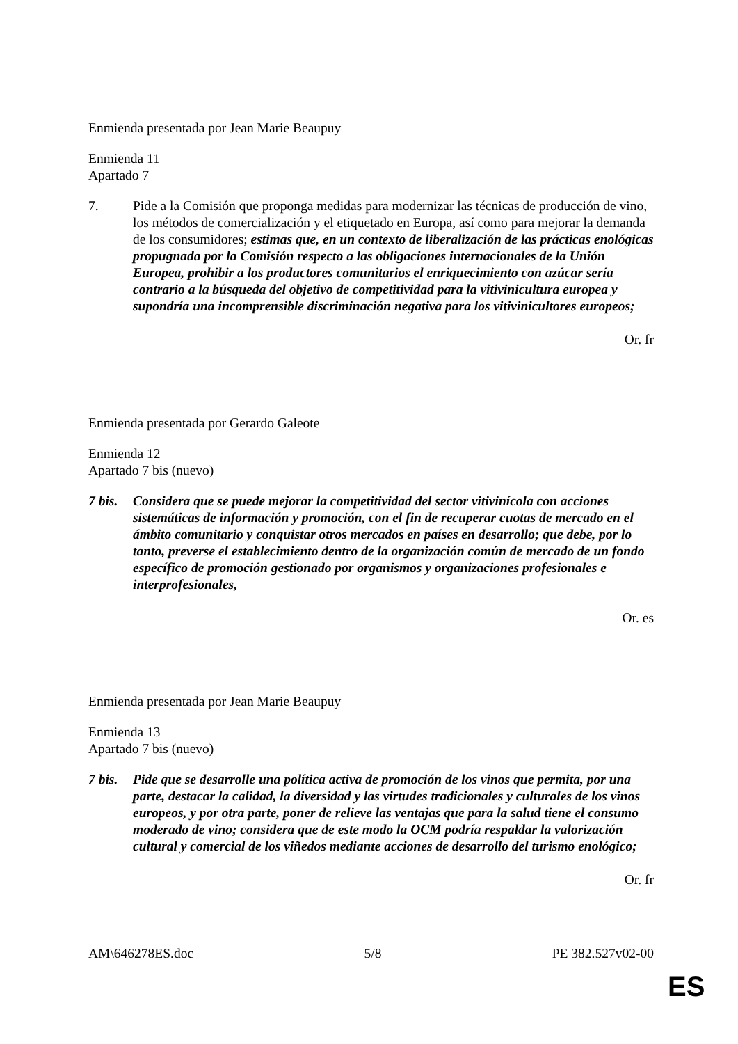Enmienda presentada por Jean Marie Beaupuy
Enmienda 11
Apartado 7
7. Pide a la Comisión que proponga medidas para modernizar las técnicas de producción de vino, los métodos de comercialización y el etiquetado en Europa, así como para mejorar la demanda de los consumidores; estimas que, en un contexto de liberalización de las prácticas enológicas propugnada por la Comisión respecto a las obligaciones internacionales de la Unión Europea, prohibir a los productores comunitarios el enriquecimiento con azúcar sería contrario a la búsqueda del objetivo de competitividad para la vitivinicultura europea y supondría una incomprensible discriminación negativa para los vitivinicultores europeos;
Or. fr
Enmienda presentada por Gerardo Galeote
Enmienda 12
Apartado 7 bis (nuevo)
7 bis.
Considera que se puede mejorar la competitividad del sector vitivinícola con acciones sistemáticas de información y promoción, con el fin de recuperar cuotas de mercado en el ámbito comunitario y conquistar otros mercados en países en desarrollo; que debe, por lo tanto, preverse el establecimiento dentro de la organización común de mercado de un fondo específico de promoción gestionado por organismos y organizaciones profesionales e interprofesionales,
Or. es
Enmienda presentada por Jean Marie Beaupuy
Enmienda 13
Apartado 7 bis (nuevo)
7 bis.
Pide que se desarrolle una política activa de promoción de los vinos que permita, por una parte, destacar la calidad, la diversidad y las virtudes tradicionales y culturales de los vinos europeos, y por otra parte, poner de relieve las ventajas que para la salud tiene el consumo moderado de vino; considera que de este modo la OCM podría respaldar la valorización cultural y comercial de los viñedos mediante acciones de desarrollo del turismo enológico;
Or. fr
AM\646278ES.doc 5/8 PE 382.527v02-00
ES